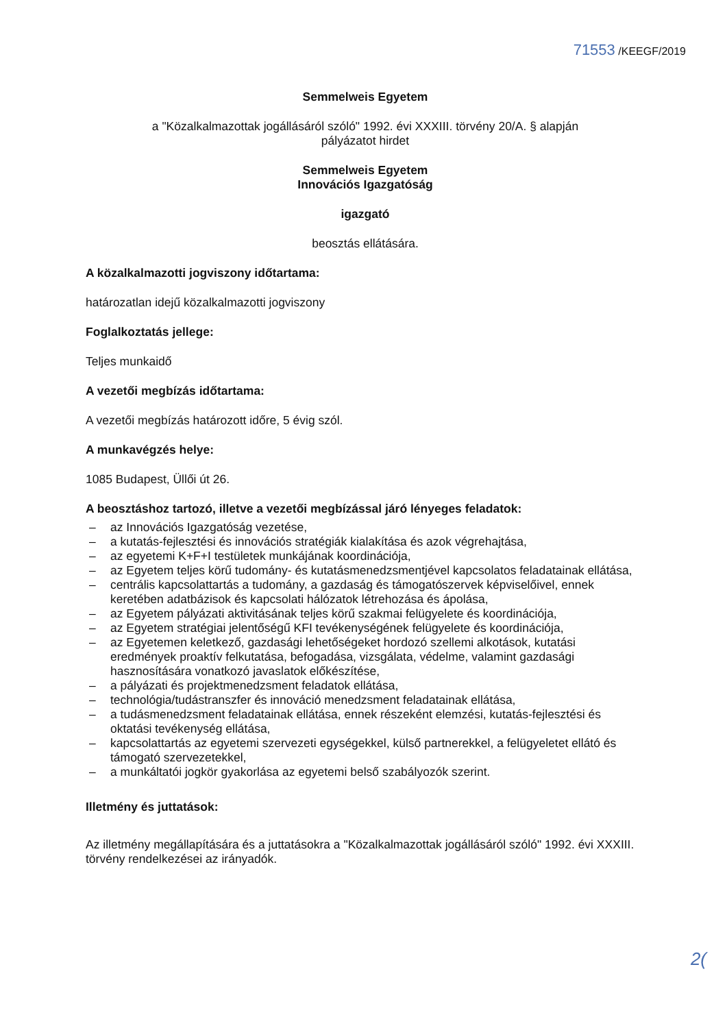71553 /KEEGF/2019
Semmelweis Egyetem
a "Közalkalmazottak jogállásáról szóló" 1992. évi XXXIII. törvény 20/A. § alapján
pályázatot hirdet
Semmelweis Egyetem
Innovációs Igazgatóság
igazgató
beosztás ellátására.
A közalkalmazotti jogviszony időtartama:
határozatlan idejű közalkalmazotti jogviszony
Foglalkoztatás jellege:
Teljes munkaidő
A vezetői megbízás időtartama:
A vezetői megbízás határozott időre, 5 évig szól.
A munkavégzés helye:
1085 Budapest, Üllői út 26.
A beosztáshoz tartozó, illetve a vezetői megbízással járó lényeges feladatok:
– az Innovációs Igazgatóság vezetése,
– a kutatás-fejlesztési és innovációs stratégiák kialakítása és azok végrehajtása,
– az egyetemi K+F+I testületek munkájának koordinációja,
– az Egyetem teljes körű tudomány- és kutatásmenedzsmentjével kapcsolatos feladatainak ellátása,
– centrális kapcsolattartás a tudomány, a gazdaság és támogatószervek képviselőivel, ennek keretében adatbázisok és kapcsolati hálózatok létrehozása és ápolása,
– az Egyetem pályázati aktivitásának teljes körű szakmai felügyelete és koordinációja,
– az Egyetem stratégiai jelentőségű KFI tevékenységének felügyelete és koordinációja,
– az Egyetemen keletkező, gazdasági lehetőségeket hordozó szellemi alkotások, kutatási eredmények proaktív felkutatása, befogadása, vizsgálata, védelme, valamint gazdasági hasznosítására vonatkozó javaslatok előkészítése,
– a pályázati és projektmenedzsment feladatok ellátása,
– technológia/tudástranszfer és innováció menedzsment feladatainak ellátása,
– a tudásmenedzsment feladatainak ellátása, ennek részeként elemzési, kutatás-fejlesztési és oktatási tevékenység ellátása,
– kapcsolattartás az egyetemi szervezeti egységekkel, külső partnerekkel, a felügyeletet ellátó és támogató szervezetekkel,
– a munkáltatói jogkör gyakorlása az egyetemi belső szabályozók szerint.
Illetmény és juttatások:
Az illetmény megállapítására és a juttatásokra a "Közalkalmazottak jogállásáról szóló" 1992. évi XXXIII. törvény rendelkezései az irányadók.
2(